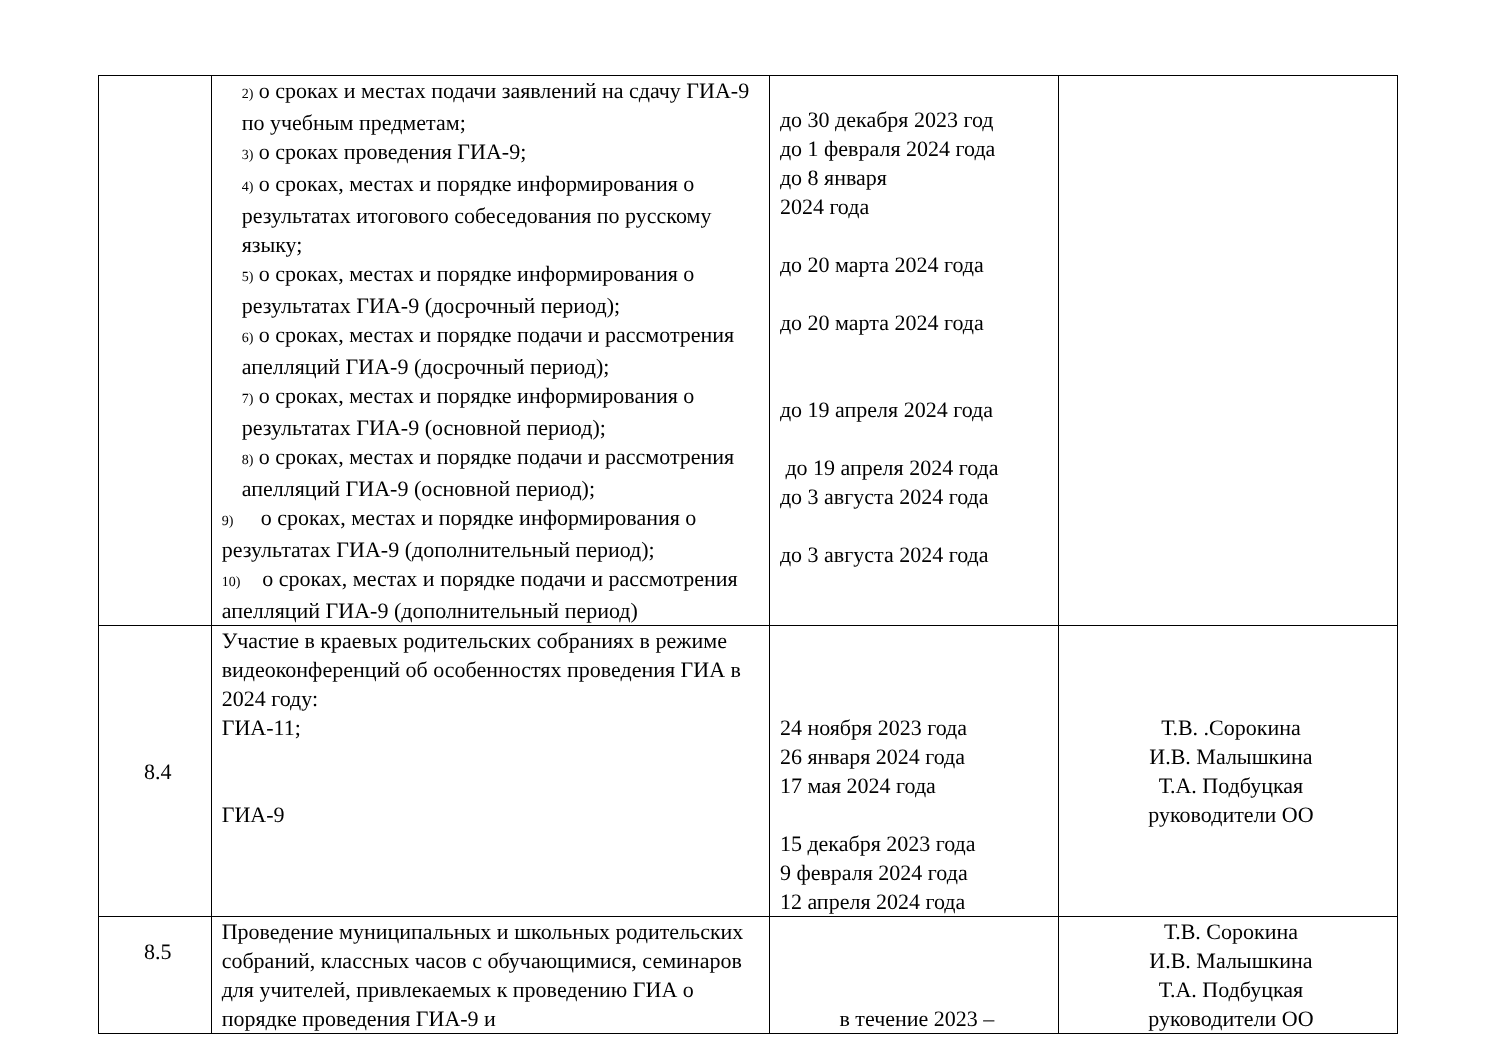| | 2) о сроках и местах подачи заявлений на сдачу ГИА-9 по учебным предметам; 3) о сроках проведения ГИА-9; 4) о сроках, местах и порядке информирования о результатах итогового собеседования по русскому языку; 5) о сроках, местах и порядке информирования о результатах ГИА-9 (досрочный период); 6) о сроках, местах и порядке подачи и рассмотрения апелляций ГИА-9 (досрочный период); 7) о сроках, местах и порядке информирования о результатах ГИА-9 (основной период); 8) о сроках, местах и порядке подачи и рассмотрения апелляций ГИА-9 (основной период); 9) о сроках, местах и порядке информирования о результатах ГИА-9 (дополнительный период); 10) о сроках, местах и порядке подачи и рассмотрения апелляций ГИА-9 (дополнительный период) | до 30 декабря 2023 год до 1 февраля 2024 года до 8 января 2024 года до 20 марта 2024 года до 20 марта 2024 года до 19 апреля 2024 года до 19 апреля 2024 года до 3 августа 2024 года до 3 августа 2024 года | |
| 8.4 | Участие в краевых родительских собраниях в режиме видеоконференций об особенностях проведения ГИА в 2024 году: ГИА-11; ГИА-9 | 24 ноября 2023 года 26 января 2024 года 17 мая 2024 года 15 декабря 2023 года 9 февраля 2024 года 12 апреля 2024 года | Т.В. .Сорокина И.В. Малышкина Т.А. Подбуцкая руководители ОО |
| 8.5 | Проведение муниципальных и школьных родительских собраний, классных часов с обучающимися, семинаров для учителей, привлекаемых к проведению ГИА о порядке проведения ГИА-9 и | в течение 2023 – | Т.В. Сорокина И.В. Малышкина Т.А. Подбуцкая руководители ОО |